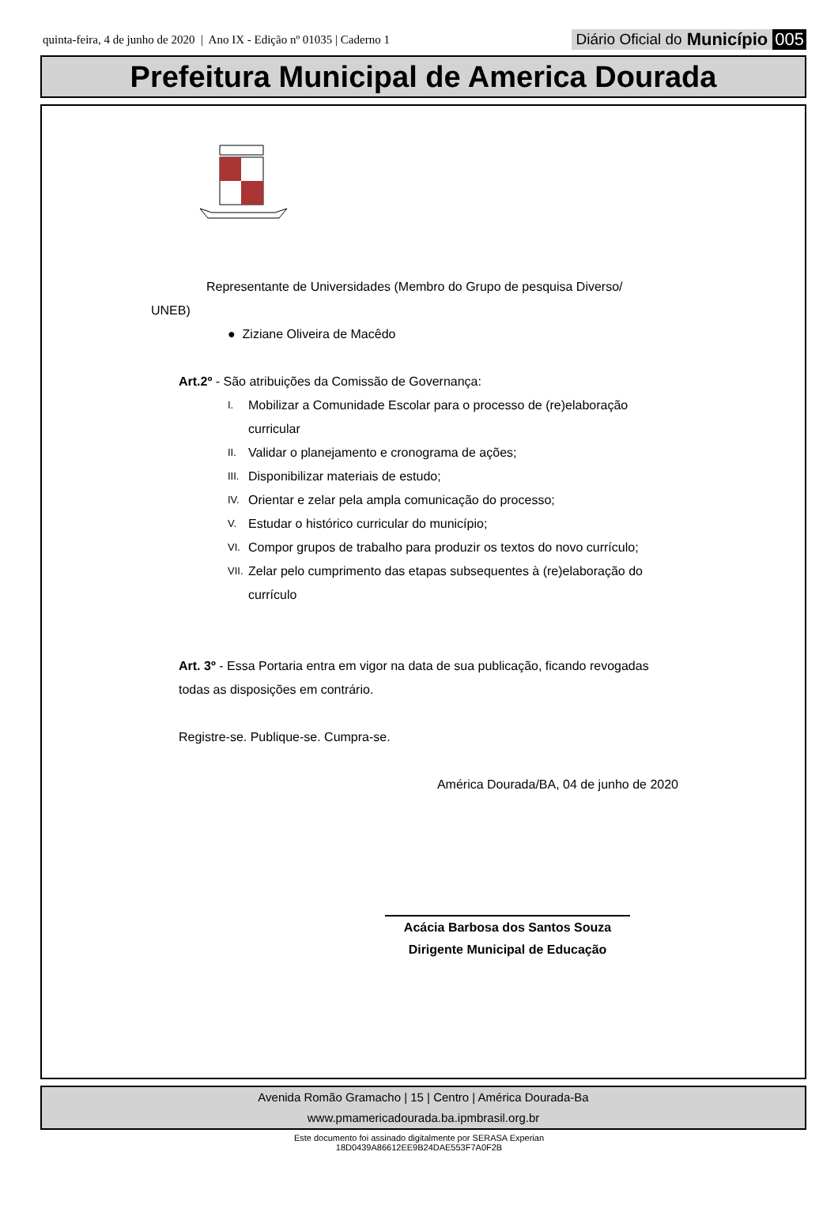quinta-feira, 4 de junho de 2020 | Ano IX - Edição nº 01035 | Caderno 1
Diário Oficial do Município 005
Prefeitura Municipal de America Dourada
Representante de Universidades (Membro do Grupo de pesquisa Diverso/
UNEB)
● Ziziane Oliveira de Macêdo
Art.2º - São atribuições da Comissão de Governança:
I.
Mobilizar a Comunidade Escolar para o processo de (re)elaboração curricular
II.
Validar o planejamento e cronograma de ações;
III.
Disponibilizar materiais de estudo;
IV.
Orientar e zelar pela ampla comunicação do processo;
V.
Estudar o histórico curricular do município;
VI.
Compor grupos de trabalho para produzir os textos do novo currículo;
VII.
Zelar pelo cumprimento das etapas subsequentes à (re)elaboração do currículo
Art. 3º - Essa Portaria entra em vigor na data de sua publicação, ficando revogadas todas as disposições em contrário.
Registre-se. Publique-se. Cumpra-se.
América Dourada/BA, 04 de junho de 2020
Acácia Barbosa dos Santos Souza
Dirigente Municipal de Educação
Avenida Romão Gramacho | 15 | Centro | América Dourada-Ba
www.pmamericadourada.ba.ipmbrasil.org.br
Este documento foi assinado digitalmente por SERASA Experian
18D0439A86612EE9B24DAE553F7A0F2B